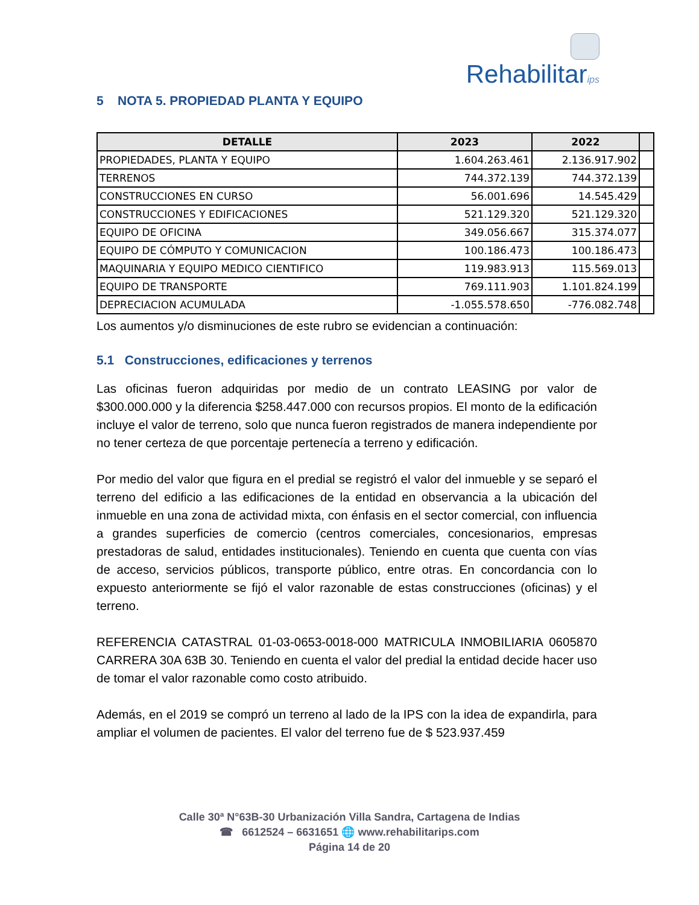Rehabilitarips
5 NOTA 5. PROPIEDAD PLANTA Y EQUIPO
| DETALLE | 2023 | 2022 | |
| --- | --- | --- | --- |
| PROPIEDADES, PLANTA Y EQUIPO | 1.604.263.461 | 2.136.917.902 | |
| TERRENOS | 744.372.139 | 744.372.139 | |
| CONSTRUCCIONES EN CURSO | 56.001.696 | 14.545.429 | |
| CONSTRUCCIONES Y EDIFICACIONES | 521.129.320 | 521.129.320 | |
| EQUIPO DE OFICINA | 349.056.667 | 315.374.077 | |
| EQUIPO DE CÓMPUTO Y COMUNICACION | 100.186.473 | 100.186.473 | |
| MAQUINARIA Y EQUIPO MEDICO CIENTIFICO | 119.983.913 | 115.569.013 | |
| EQUIPO DE TRANSPORTE | 769.111.903 | 1.101.824.199 | |
| DEPRECIACION ACUMULADA | -1.055.578.650 | -776.082.748 | |
Los aumentos y/o disminuciones de este rubro se evidencian a continuación:
5.1 Construcciones, edificaciones y terrenos
Las oficinas fueron adquiridas por medio de un contrato LEASING por valor de $300.000.000 y la diferencia $258.447.000 con recursos propios. El monto de la edificación incluye el valor de terreno, solo que nunca fueron registrados de manera independiente por no tener certeza de que porcentaje pertenecía a terreno y edificación.
Por medio del valor que figura en el predial se registró el valor del inmueble y se separó el terreno del edificio a las edificaciones de la entidad en observancia a la ubicación del inmueble en una zona de actividad mixta, con énfasis en el sector comercial, con influencia a grandes superficies de comercio (centros comerciales, concesionarios, empresas prestadoras de salud, entidades institucionales). Teniendo en cuenta que cuenta con vías de acceso, servicios públicos, transporte público, entre otras. En concordancia con lo expuesto anteriormente se fijó el valor razonable de estas construcciones (oficinas) y el terreno.
REFERENCIA CATASTRAL 01-03-0653-0018-000 MATRICULA INMOBILIARIA 0605870 CARRERA 30A 63B 30. Teniendo en cuenta el valor del predial la entidad decide hacer uso de tomar el valor razonable como costo atribuido.
Además, en el 2019 se compró un terreno al lado de la IPS con la idea de expandirla, para ampliar el volumen de pacientes. El valor del terreno fue de $ 523.937.459
Calle 30ª N°63B-30 Urbanización Villa Sandra, Cartagena de Indias
☎ 6612524 – 6631651 🌐 www.rehabilitarips.com
Página 14 de 20